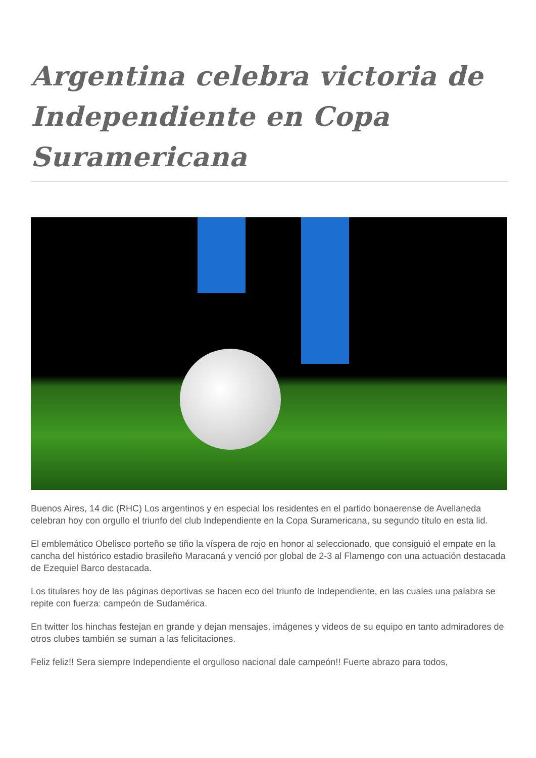Argentina celebra victoria de Independiente en Copa Suramericana
Buenos Aires, 14 dic (RHC) Los argentinos y en especial los residentes en el partido bonaerense de Avellaneda celebran hoy con orgullo el triunfo del club Independiente en la Copa Suramericana, su segundo título en esta lid.
El emblemático Obelisco porteño se tiño la víspera de rojo en honor al seleccionado, que consiguió el empate en la cancha del histórico estadio brasileño Maracaná y venció por global de 2-3 al Flamengo con una actuación destacada de Ezequiel Barco destacada.
Los titulares hoy de las páginas deportivas se hacen eco del triunfo de Independiente, en las cuales una palabra se repite con fuerza: campeón de Sudamérica.
En twitter los hinchas festejan en grande y dejan mensajes, imágenes y videos de su equipo en tanto admiradores de otros clubes también se suman a las felicitaciones.
Feliz feliz!! Sera siempre Independiente el orgulloso nacional dale campeón!! Fuerte abrazo para todos,